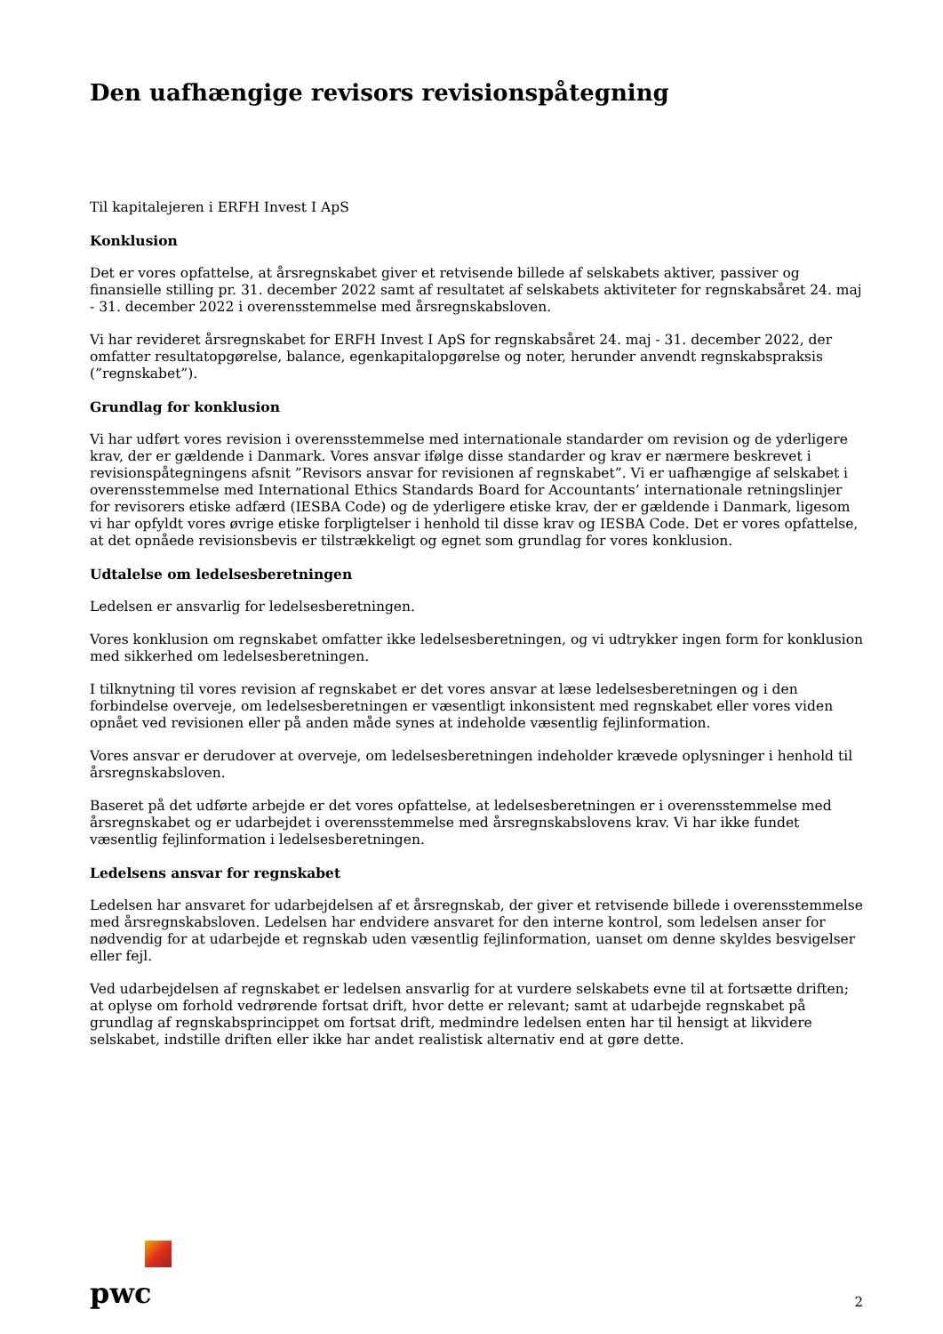Den uafhængige revisors revisionspåtegning
Til kapitalejeren i ERFH Invest I ApS
Konklusion
Det er vores opfattelse, at årsregnskabet giver et retvisende billede af selskabets aktiver, passiver og finansielle stilling pr. 31. december 2022 samt af resultatet af selskabets aktiviteter for regnskabsåret 24. maj - 31. december 2022 i overensstemmelse med årsregnskabsloven.
Vi har revideret årsregnskabet for ERFH Invest I ApS for regnskabsåret 24. maj - 31. december 2022, der omfatter resultatopgørelse, balance, egenkapitalopgørelse og noter, herunder anvendt regnskabspraksis (”regnskabet”).
Grundlag for konklusion
Vi har udført vores revision i overensstemmelse med internationale standarder om revision og de yderligere krav, der er gældende i Danmark. Vores ansvar ifølge disse standarder og krav er nærmere beskrevet i revisionspåtegningens afsnit ”Revisors ansvar for revisionen af regnskabet”. Vi er uafhængige af selskabet i overensstemmelse med International Ethics Standards Board for Accountants’ internationale retningslinjer for revisorers etiske adfærd (IESBA Code) og de yderligere etiske krav, der er gældende i Danmark, ligesom vi har opfyldt vores øvrige etiske forpligtelser i henhold til disse krav og IESBA Code. Det er vores opfattelse, at det opnåede revisionsbevis er tilstrækkeligt og egnet som grundlag for vores konklusion.
Udtalelse om ledelsesberetningen
Ledelsen er ansvarlig for ledelsesberetningen.
Vores konklusion om regnskabet omfatter ikke ledelsesberetningen, og vi udtrykker ingen form for konklusion med sikkerhed om ledelsesberetningen.
I tilknytning til vores revision af regnskabet er det vores ansvar at læse ledelsesberetningen og i den forbindelse overveje, om ledelsesberetningen er væsentligt inkonsistent med regnskabet eller vores viden opnået ved revisionen eller på anden måde synes at indeholde væsentlig fejlinformation.
Vores ansvar er derudover at overveje, om ledelsesberetningen indeholder krævede oplysninger i henhold til årsregnskabsloven.
Baseret på det udførte arbejde er det vores opfattelse, at ledelsesberetningen er i overensstemmelse med årsregnskabet og er udarbejdet i overensstemmelse med årsregnskabslovens krav. Vi har ikke fundet væsentlig fejlinformation i ledelsesberetningen.
Ledelsens ansvar for regnskabet
Ledelsen har ansvaret for udarbejdelsen af et årsregnskab, der giver et retvisende billede i overensstemmelse med årsregnskabsloven. Ledelsen har endvidere ansvaret for den interne kontrol, som ledelsen anser for nødvendig for at udarbejde et regnskab uden væsentlig fejlinformation, uanset om denne skyldes besvigelser eller fejl.
Ved udarbejdelsen af regnskabet er ledelsen ansvarlig for at vurdere selskabets evne til at fortsætte driften; at oplyse om forhold vedrørende fortsat drift, hvor dette er relevant; samt at udarbejde regnskabet på grundlag af regnskabsprincippet om fortsat drift, medmindre ledelsen enten har til hensigt at likvidere selskabet, indstille driften eller ikke har andet realistisk alternativ end at gøre dette.
pwc
2